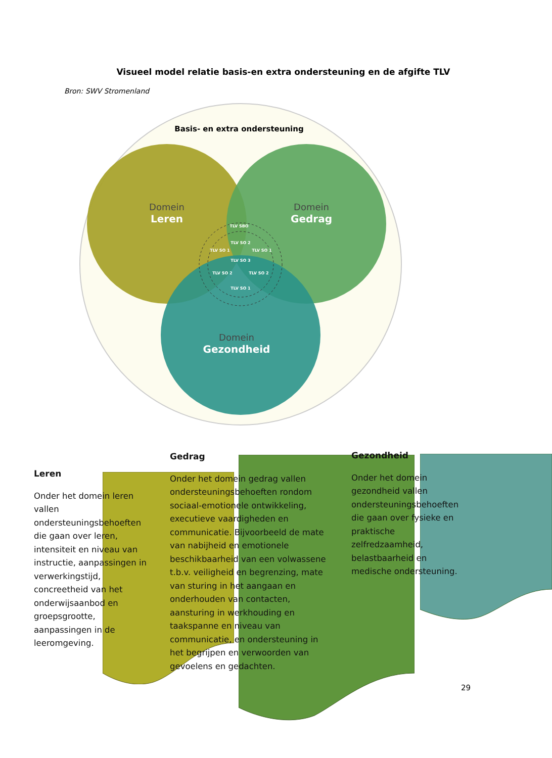Visueel model relatie basis-en extra ondersteuning en de afgifte TLV
Bron: SWV Stromenland
Basis- en extra ondersteuning
Domein
Leren
Domein
Gedrag
Domein
Gezondheid
TLV SBO
TLV SO 3
TLV SO 1
TLV SO 1
TLV SO 1
TLV SO 2
TLV SO 2
TLV SO 2
Leren
Onder het domein leren vallen ondersteuningsbehoeften die gaan over leren, intensiteit en niveau van instructie, aanpassingen in verwerkingstijd, concreetheid van het onderwijsaanbod en groepsgrootte, aanpassingen in de leeromgeving.
Gedrag
Onder het domein gedrag vallen ondersteuningsbehoeften rondom sociaal-emotionele ontwikkeling, executieve vaardigheden en communicatie. Bijvoorbeeld de mate van nabijheid en emotionele beschikbaarheid van een volwassene t.b.v. veiligheid en begrenzing, mate van sturing in het aangaan en onderhouden van contacten, aansturing in werkhouding en taakspanne en niveau van communicatie, en ondersteuning in het begrijpen en verwoorden van gevoelens en gedachten.
Gezondheid
Onder het domein gezondheid vallen ondersteuningsbehoeften die gaan over fysieke en praktische zelfredzaamheid, belastbaarheid en medische ondersteuning.
29